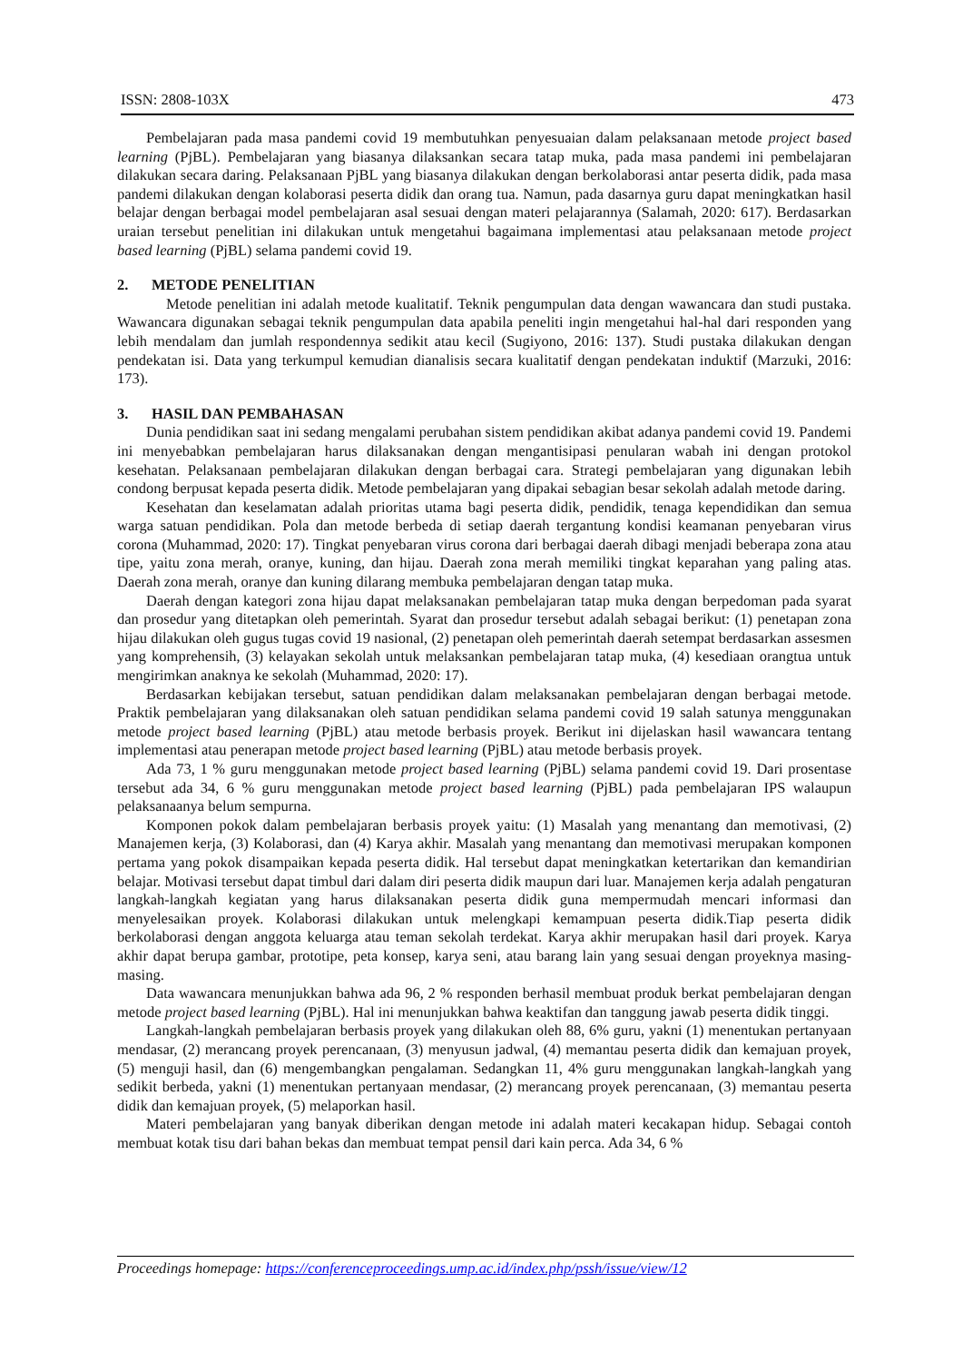ISSN: 2808-103X 473
Pembelajaran pada masa pandemi covid 19 membutuhkan penyesuaian dalam pelaksanaan metode project based learning (PjBL). Pembelajaran yang biasanya dilaksankan secara tatap muka, pada masa pandemi ini pembelajaran dilakukan secara daring. Pelaksanaan PjBL yang biasanya dilakukan dengan berkolaborasi antar peserta didik, pada masa pandemi dilakukan dengan kolaborasi peserta didik dan orang tua. Namun, pada dasarnya guru dapat meningkatkan hasil belajar dengan berbagai model pembelajaran asal sesuai dengan materi pelajarannya (Salamah, 2020: 617). Berdasarkan uraian tersebut penelitian ini dilakukan untuk mengetahui bagaimana implementasi atau pelaksanaan metode project based learning (PjBL) selama pandemi covid 19.
2. METODE PENELITIAN
Metode penelitian ini adalah metode kualitatif. Teknik pengumpulan data dengan wawancara dan studi pustaka. Wawancara digunakan sebagai teknik pengumpulan data apabila peneliti ingin mengetahui hal-hal dari responden yang lebih mendalam dan jumlah respondennya sedikit atau kecil (Sugiyono, 2016: 137). Studi pustaka dilakukan dengan pendekatan isi. Data yang terkumpul kemudian dianalisis secara kualitatif dengan pendekatan induktif (Marzuki, 2016: 173).
3. HASIL DAN PEMBAHASAN
Dunia pendidikan saat ini sedang mengalami perubahan sistem pendidikan akibat adanya pandemi covid 19. Pandemi ini menyebabkan pembelajaran harus dilaksanakan dengan mengantisipasi penularan wabah ini dengan protokol kesehatan. Pelaksanaan pembelajaran dilakukan dengan berbagai cara. Strategi pembelajaran yang digunakan lebih condong berpusat kepada peserta didik. Metode pembelajaran yang dipakai sebagian besar sekolah adalah metode daring.
Kesehatan dan keselamatan adalah prioritas utama bagi peserta didik, pendidik, tenaga kependidikan dan semua warga satuan pendidikan. Pola dan metode berbeda di setiap daerah tergantung kondisi keamanan penyebaran virus corona (Muhammad, 2020: 17). Tingkat penyebaran virus corona dari berbagai daerah dibagi menjadi beberapa zona atau tipe, yaitu zona merah, oranye, kuning, dan hijau. Daerah zona merah memiliki tingkat keparahan yang paling atas. Daerah zona merah, oranye dan kuning dilarang membuka pembelajaran dengan tatap muka.
Daerah dengan kategori zona hijau dapat melaksanakan pembelajaran tatap muka dengan berpedoman pada syarat dan prosedur yang ditetapkan oleh pemerintah. Syarat dan prosedur tersebut adalah sebagai berikut: (1) penetapan zona hijau dilakukan oleh gugus tugas covid 19 nasional, (2) penetapan oleh pemerintah daerah setempat berdasarkan assesmen yang komprehensih, (3) kelayakan sekolah untuk melaksankan pembelajaran tatap muka, (4) kesediaan orangtua untuk mengirimkan anaknya ke sekolah (Muhammad, 2020: 17).
Berdasarkan kebijakan tersebut, satuan pendidikan dalam melaksanakan pembelajaran dengan berbagai metode. Praktik pembelajaran yang dilaksanakan oleh satuan pendidikan selama pandemi covid 19 salah satunya menggunakan metode project based learning (PjBL) atau metode berbasis proyek. Berikut ini dijelaskan hasil wawancara tentang implementasi atau penerapan metode project based learning (PjBL) atau metode berbasis proyek.
Ada 73, 1 % guru menggunakan metode project based learning (PjBL) selama pandemi covid 19. Dari prosentase tersebut ada 34, 6 % guru menggunakan metode project based learning (PjBL) pada pembelajaran IPS walaupun pelaksanaanya belum sempurna.
Komponen pokok dalam pembelajaran berbasis proyek yaitu: (1) Masalah yang menantang dan memotivasi, (2) Manajemen kerja, (3) Kolaborasi, dan (4) Karya akhir. Masalah yang menantang dan memotivasi merupakan komponen pertama yang pokok disampaikan kepada peserta didik. Hal tersebut dapat meningkatkan ketertarikan dan kemandirian belajar. Motivasi tersebut dapat timbul dari dalam diri peserta didik maupun dari luar. Manajemen kerja adalah pengaturan langkah-langkah kegiatan yang harus dilaksanakan peserta didik guna mempermudah mencari informasi dan menyelesaikan proyek. Kolaborasi dilakukan untuk melengkapi kemampuan peserta didik.Tiap peserta didik berkolaborasi dengan anggota keluarga atau teman sekolah terdekat. Karya akhir merupakan hasil dari proyek. Karya akhir dapat berupa gambar, prototipe, peta konsep, karya seni, atau barang lain yang sesuai dengan proyeknya masing-masing.
Data wawancara menunjukkan bahwa ada 96, 2 % responden berhasil membuat produk berkat pembelajaran dengan metode project based learning (PjBL). Hal ini menunjukkan bahwa keaktifan dan tanggung jawab peserta didik tinggi.
Langkah-langkah pembelajaran berbasis proyek yang dilakukan oleh 88, 6% guru, yakni (1) menentukan pertanyaan mendasar, (2) merancang proyek perencanaan, (3) menyusun jadwal, (4) memantau peserta didik dan kemajuan proyek, (5) menguji hasil, dan (6) mengembangkan pengalaman. Sedangkan 11, 4% guru menggunakan langkah-langkah yang sedikit berbeda, yakni (1) menentukan pertanyaan mendasar, (2) merancang proyek perencanaan, (3) memantau peserta didik dan kemajuan proyek, (5) melaporkan hasil.
Materi pembelajaran yang banyak diberikan dengan metode ini adalah materi kecakapan hidup. Sebagai contoh membuat kotak tisu dari bahan bekas dan membuat tempat pensil dari kain perca. Ada 34, 6 %
Proceedings homepage: https://conferenceproceedings.ump.ac.id/index.php/pssh/issue/view/12